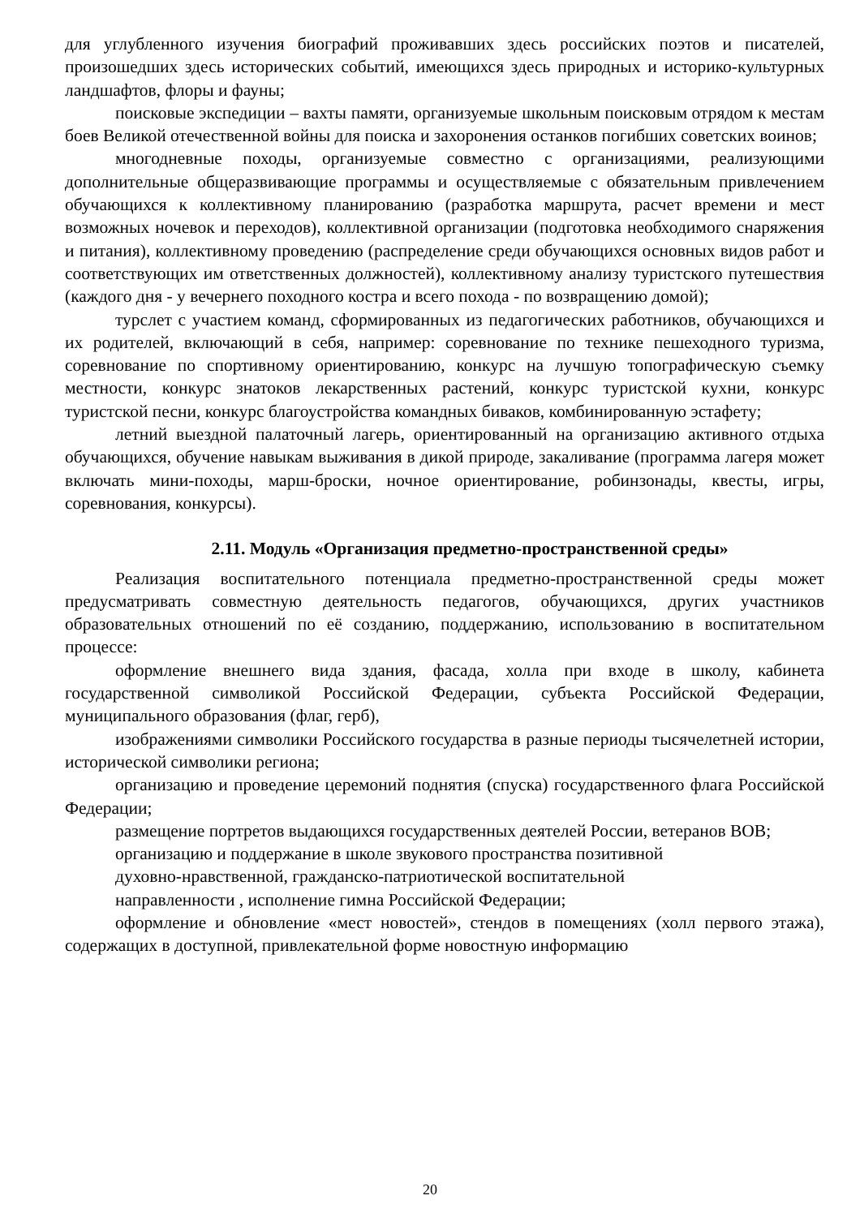для углубленного изучения биографий проживавших здесь российских поэтов и писателей, произошедших здесь исторических событий, имеющихся здесь природных и историко-культурных ландшафтов, флоры и фауны;
поисковые экспедиции – вахты памяти, организуемые школьным поисковым отрядом к местам боев Великой отечественной войны для поиска и захоронения останков погибших советских воинов;
многодневные походы, организуемые совместно с организациями, реализующими дополнительные общеразвивающие программы и осуществляемые с обязательным привлечением обучающихся к коллективному планированию (разработка маршрута, расчет времени и мест возможных ночевок и переходов), коллективной организации (подготовка необходимого снаряжения и питания), коллективному проведению (распределение среди обучающихся основных видов работ и соответствующих им ответственных должностей), коллективному анализу туристского путешествия (каждого дня - у вечернего походного костра и всего похода - по возвращению домой);
турслет с участием команд, сформированных из педагогических работников, обучающихся и их родителей, включающий в себя, например: соревнование по технике пешеходного туризма, соревнование по спортивному ориентированию, конкурс на лучшую топографическую съемку местности, конкурс знатоков лекарственных растений, конкурс туристской кухни, конкурс туристской песни, конкурс благоустройства командных биваков, комбинированную эстафету;
летний выездной палаточный лагерь, ориентированный на организацию активного отдыха обучающихся, обучение навыкам выживания в дикой природе, закаливание (программа лагеря может включать мини-походы, марш-броски, ночное ориентирование, робинзонады, квесты, игры, соревнования, конкурсы).
2.11. Модуль «Организация предметно-пространственной среды»
Реализация воспитательного потенциала предметно-пространственной среды может предусматривать совместную деятельность педагогов, обучающихся, других участников образовательных отношений по её созданию, поддержанию, использованию в воспитательном процессе:
оформление внешнего вида здания, фасада, холла при входе в школу, кабинета государственной символикой Российской Федерации, субъекта Российской Федерации, муниципального образования (флаг, герб),
изображениями символики Российского государства в разные периоды тысячелетней истории, исторической символики региона;
организацию и проведение церемоний поднятия (спуска) государственного флага Российской Федерации;
размещение портретов выдающихся государственных деятелей России, ветеранов ВОВ;
организацию и поддержание в школе звукового пространства позитивной
духовно-нравственной, гражданско-патриотической воспитательной
направленности , исполнение гимна Российской Федерации;
оформление и обновление «мест новостей», стендов в помещениях (холл первого этажа), содержащих в доступной, привлекательной форме новостную информацию
20